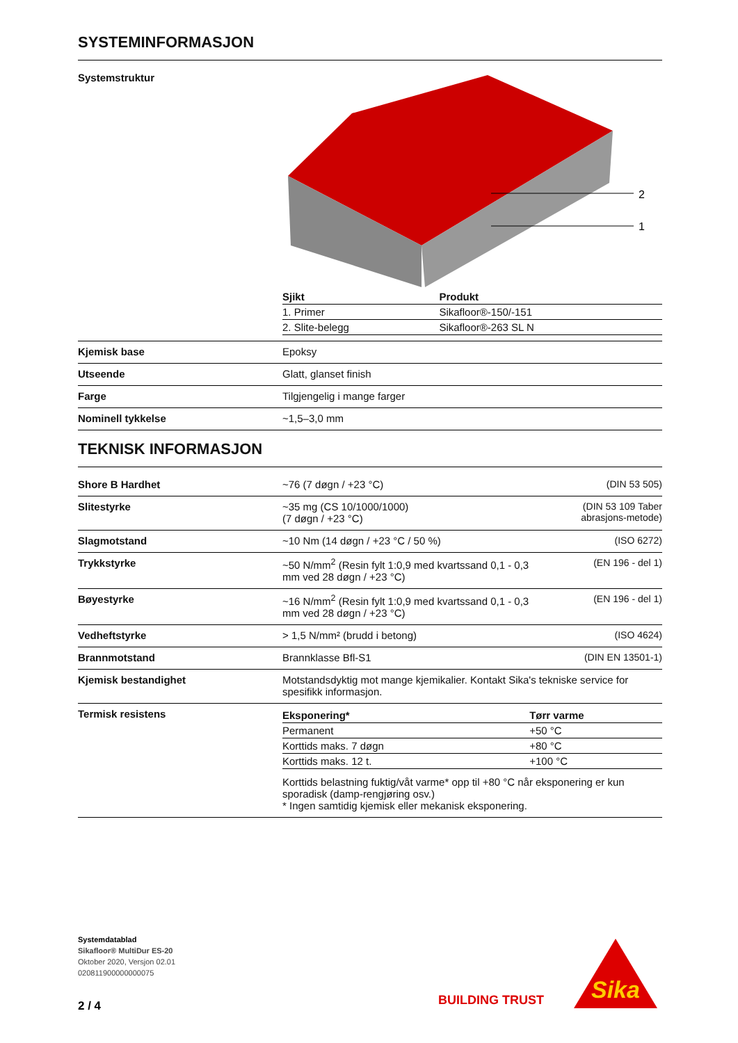SYSTEMINFORMASJON
| Systemstruktur | 2 1 / Sjikt / Produkt / / --- / --- / / 1. Primer / Sikafloor®-150/-151 / / 2. Slite-belegg / Sikafloor®-263 SL N / | |
| Kjemisk base | Epoksy | |
| Utseende | Glatt, glanset finish | |
| Farge | Tilgjengelig i mange farger | |
| Nominell tykkelse | ~1,5–3,0 mm | |
TEKNISK INFORMASJON
| Shore B Hardhet | ~76 (7 døgn / +23 °C) | (DIN 53 505) |
| Slitestyrke | ~35 mg (CS 10/1000/1000) (7 døgn / +23 °C) | (DIN 53 109 Taber abrasjons-metode) |
| Slagmotstand | ~10 Nm (14 døgn / +23 °C / 50 %) | (ISO 6272) |
| Trykkstyrke | ~50 N/mm<sup>2</sup> (Resin fylt 1:0,9 med kvartssand 0,1 - 0,3 mm ved 28 døgn / +23 °C) | (EN 196 - del 1) |
| Bøyestyrke | ~16 N/mm<sup>2</sup> (Resin fylt 1:0,9 med kvartssand 0,1 - 0,3 mm ved 28 døgn / +23 °C) | (EN 196 - del 1) |
| Vedheftstyrke | > 1,5 N/mm² (brudd i betong) | (ISO 4624) |
| Brannmotstand | Brannklasse Bfl-S1 | (DIN EN 13501-1) |
| Kjemisk bestandighet | Motstandsdyktig mot mange kjemikalier. Kontakt Sika's tekniske service for spesifikk informasjon. | |
| Termisk resistens | / Eksponering* / Tørr varme / / --- / --- / / Permanent / +50 °C / / Korttids maks. 7 døgn / +80 °C / / Korttids maks. 12 t. / +100 °C / Korttids belastning fuktig/våt varme* opp til +80 °C når eksponering er kun sporadisk (damp-rengjøring osv.) * Ingen samtidig kjemisk eller mekanisk eksponering. | |
Systemdatablad
Sikafloor® MultiDur ES-20
Oktober 2020, Versjon 02.01
020811900000000075
2 / 4
BUILDING TRUST
Sika